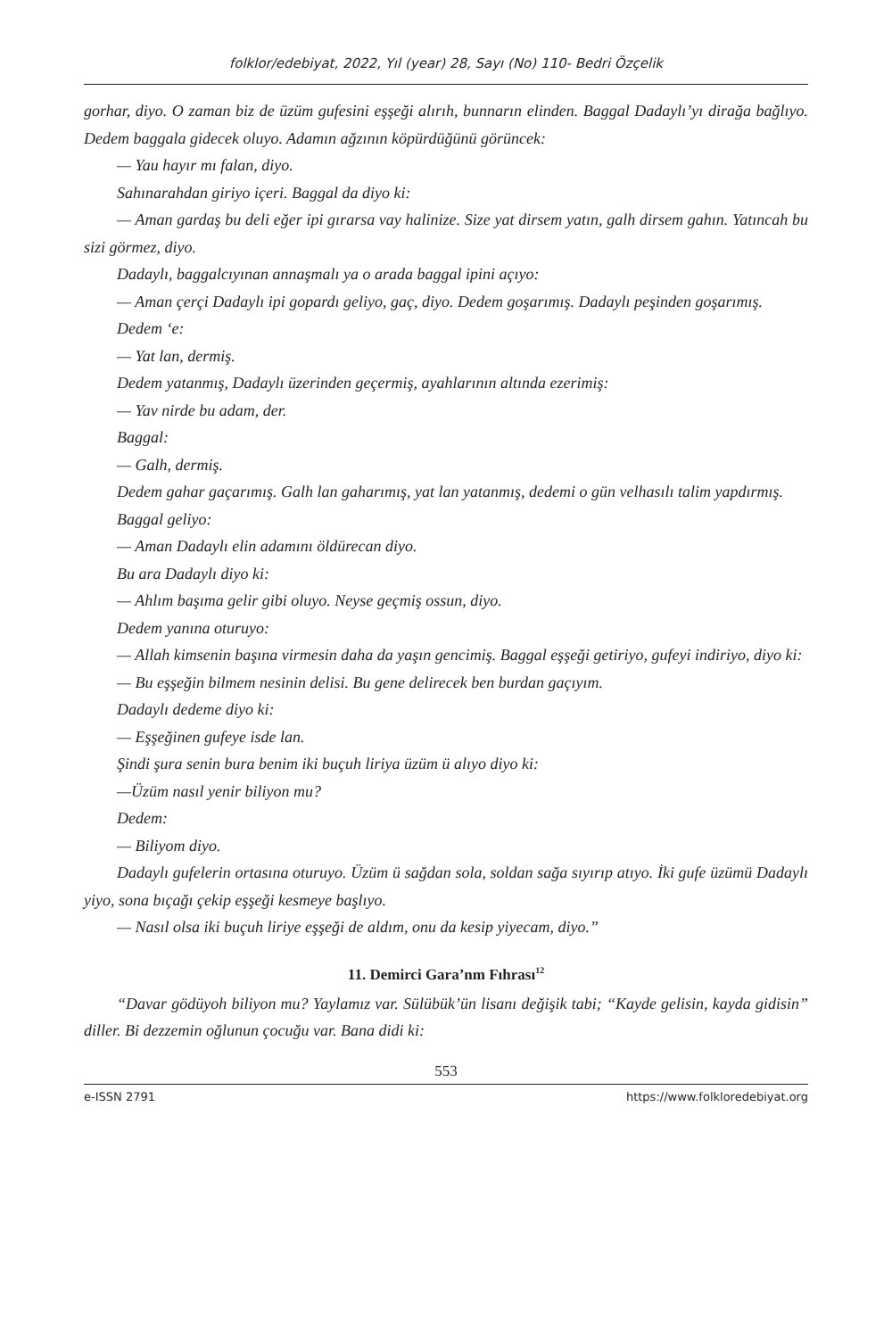folklor/edebiyat, 2022, Yıl (year) 28, Sayı (No) 110- Bedri Özçelik
gorhar, diyo. O zaman biz de üzüm gufesini eşşeği alırıh, bunnarın elinden. Baggal Dadaylı’yı dirağa bağlıyo. Dedem baggala gidecek oluyo. Adamın ağzının köpürdüğünü görüncek:
— Yau hayır mı falan, diyo.
Sahınarahdan giriyo içeri. Baggal da diyo ki:
— Aman gardaş bu deli eğer ipi gırarsa vay halinize. Size yat dirsem yatın, galh dirsem gahın. Yatıncah bu sizi görmez, diyo.
Dadaylı, baggalcıyınan annaşmalı ya o arada baggal ipini açıyo:
— Aman çerçi Dadaylı ipi gopardı geliyo, gaç, diyo. Dedem goşarımış. Dadaylı peşinden goşarımış.
Dedem ‘e:
— Yat lan, dermiş.
Dedem yatanmış, Dadaylı üzerinden geçermiş, ayahlarının altında ezerimiş:
— Yav nirde bu adam, der.
Baggal:
— Galh, dermiş.
Dedem gahar gaçarımış. Galh lan gaharımış, yat lan yatanmış, dedemi o gün velhasılı talim yapdırmış.
Baggal geliyo:
— Aman Dadaylı elin adamını öldürecan diyo.
Bu ara Dadaylı diyo ki:
— Ahlım başıma gelir gibi oluyo. Neyse geçmiş ossun, diyo.
Dedem yanına oturuyo:
— Allah kimsenin başına virmesin daha da yaşın gencimiş. Baggal eşşeği getiriyo, gufeyi indiriyo, diyo ki:
— Bu eşşeğin bilmem nesinin delisi. Bu gene delirecek ben burdan gaçıyım.
Dadaylı dedeme diyo ki:
— Eşşeğinen gufeye isde lan.
Şindi şura senin bura benim iki buçuh liriya üzüm ü alıyo diyo ki:
—Üzüm nasıl yenir biliyon mu?
Dedem:
— Biliyom diyo.
Dadaylı gufelerin ortasına oturuyo. Üzüm ü sağdan sola, soldan sağa sıyırıp atıyo. İki gufe üzümü Dadaylı yiyo, sona bıçağı çekip eşşeği kesmeye başlıyo.
— Nasıl olsa iki buçuh liriye eşşeği de aldım, onu da kesip yiyecam, diyo.”
11. Demirci Gara’nm Fıhrası<sup>12</sup>
“Davar gödüyoh biliyon mu? Yaylamız var. Sülübük’ün lisanı değişik tabi; “Kayde gelisin, kayda gidisin” diller. Bi dezzemin oğlunun çocuğu var. Bana didi ki:
553
e-ISSN 2791 https://www.folkloredebiyat.org